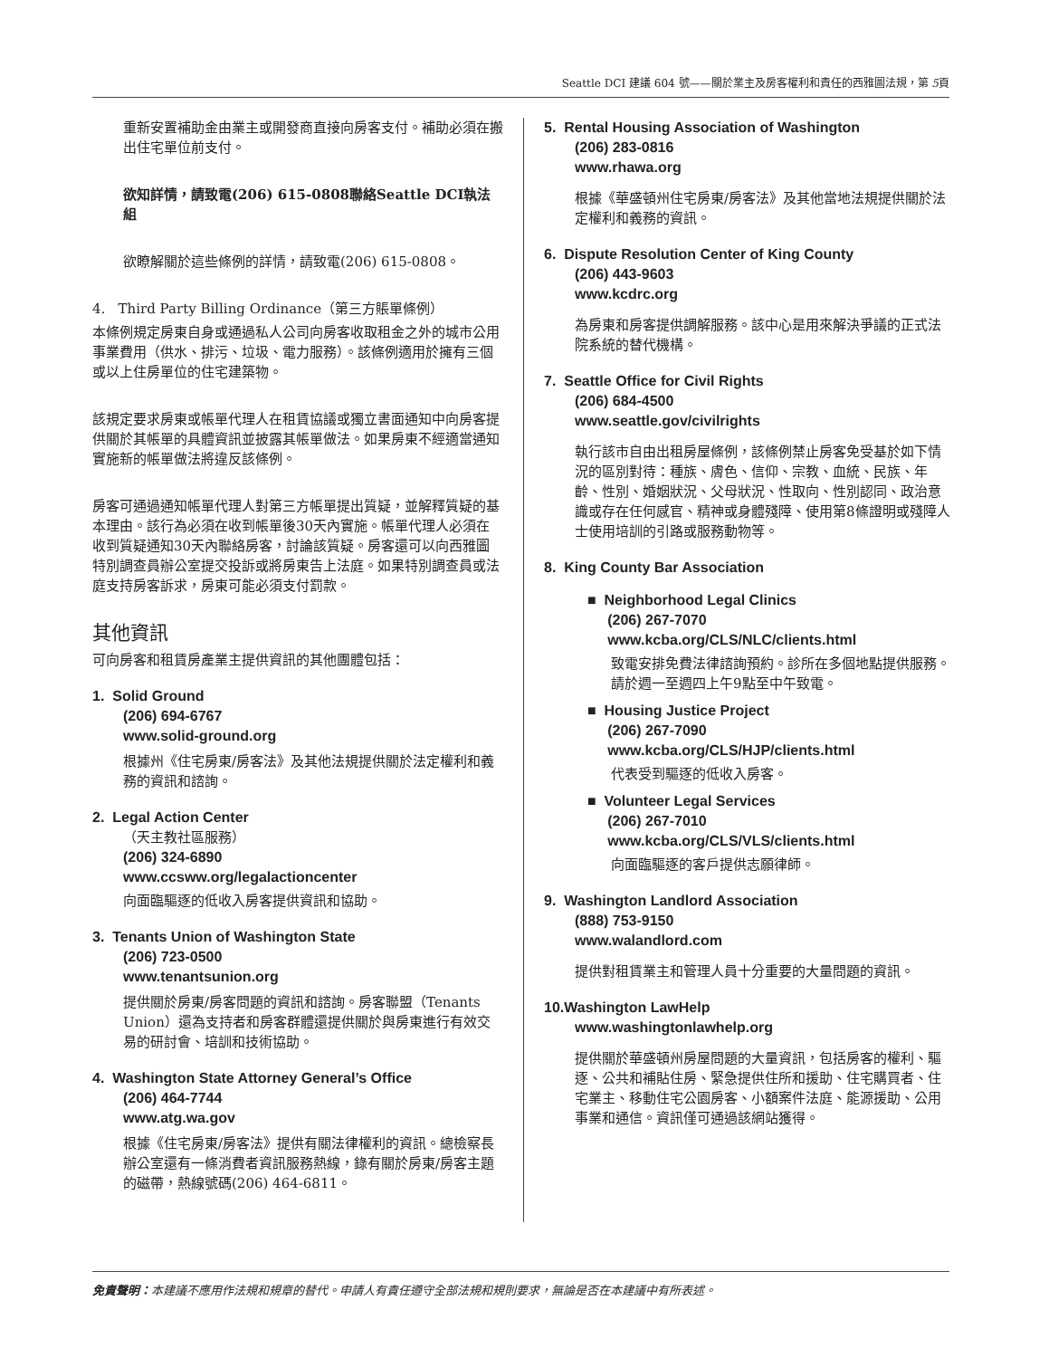Seattle DCI 建議 604 號——關於業主及房客權利和責任的西雅圖法規，第 5頁
重新安置補助金由業主或開發商直接向房客支付。補助必須在搬出住宅單位前支付。
欲知詳情，請致電(206) 615-0808聯絡Seattle DCI執法組
欲瞭解關於這些條例的詳情，請致電(206) 615-0808。
4. Third Party Billing Ordinance（第三方賬單條例）
本條例規定房東自身或通過私人公司向房客收取租金之外的城市公用事業費用（供水、排污、垃圾、電力服務）。該條例適用於擁有三個或以上住房單位的住宅建築物。
該規定要求房東或帳單代理人在租賃協議或獨立書面通知中向房客提供關於其帳單的具體資訊並披露其帳單做法。如果房東不經適當通知實施新的帳單做法將違反該條例。
房客可通過通知帳單代理人對第三方帳單提出質疑，並解釋質疑的基本理由。該行為必須在收到帳單後30天內實施。帳單代理人必須在收到質疑通知30天內聯絡房客，討論該質疑。房客還可以向西雅圖特別調查員辦公室提交投訴或將房東告上法庭。如果特別調查員或法庭支持房客訴求，房東可能必須支付罰款。
其他資訊
可向房客和租賃房產業主提供資訊的其他團體包括：
1. Solid Ground
(206) 694-6767
www.solid-ground.org
根據州《住宅房東/房客法》及其他法規提供關於法定權利和義務的資訊和諮詢。
2. Legal Action Center
（天主教社區服務）
(206) 324-6890
www.ccsww.org/legalactioncenter
向面臨驅逐的低收入房客提供資訊和協助。
3. Tenants Union of Washington State
(206) 723-0500
www.tenantsunion.org
提供關於房東/房客問題的資訊和諮詢。房客聯盟（Tenants Union）還為支持者和房客群體還提供關於與房東進行有效交易的研討會、培訓和技術協助。
4. Washington State Attorney General’s Office
(206) 464-7744
www.atg.wa.gov
根據《住宅房東/房客法》提供有關法律權利的資訊。總檢察長辦公室還有一條消費者資訊服務熱線，錄有關於房東/房客主題的磁帶，熱線號碼(206) 464-6811。
5. Rental Housing Association of Washington
(206) 283-0816
www.rhawa.org
根據《華盛頓州住宅房東/房客法》及其他當地法規提供關於法定權利和義務的資訊。
6. Dispute Resolution Center of King County
(206) 443-9603
www.kcdrc.org
為房東和房客提供調解服務。該中心是用來解決爭議的正式法院系統的替代機構。
7. Seattle Office for Civil Rights
(206) 684-4500
www.seattle.gov/civilrights
執行該市自由出租房屋條例，該條例禁止房客免受基於如下情況的區別對待：種族、膚色、信仰、宗教、血統、民族、年齡、性別、婚姻狀況、父母狀況、性取向、性別認同、政治意識或存在任何感官、精神或身體殘障、使用第8條證明或殘障人士使用培訓的引路或服務動物等。
8. King County Bar Association
■ Neighborhood Legal Clinics
(206) 267-7070
www.kcba.org/CLS/NLC/clients.html
致電安排免費法律諮詢預約。診所在多個地點提供服務。請於週一至週四上午9點至中午致電。
■ Housing Justice Project
(206) 267-7090
www.kcba.org/CLS/HJP/clients.html
代表受到驅逐的低收入房客。
■ Volunteer Legal Services
(206) 267-7010
www.kcba.org/CLS/VLS/clients.html
向面臨驅逐的客戶提供志願律師。
9. Washington Landlord Association
(888) 753-9150
www.walandlord.com
提供對租賃業主和管理人員十分重要的大量問題的資訊。
10.Washington LawHelp
www.washingtonlawhelp.org
提供關於華盛頓州房屋問題的大量資訊，包括房客的權利、驅逐、公共和補貼住房、緊急提供住所和援助、住宅購買者、住宅業主、移動住宅公園房客、小額案件法庭、能源援助、公用事業和通信。資訊僅可通過該網站獲得。
免責聲明：本建議不應用作法規和規章的替代。申請人有責任遵守全部法規和規則要求，無論是否在本建議中有所表述。